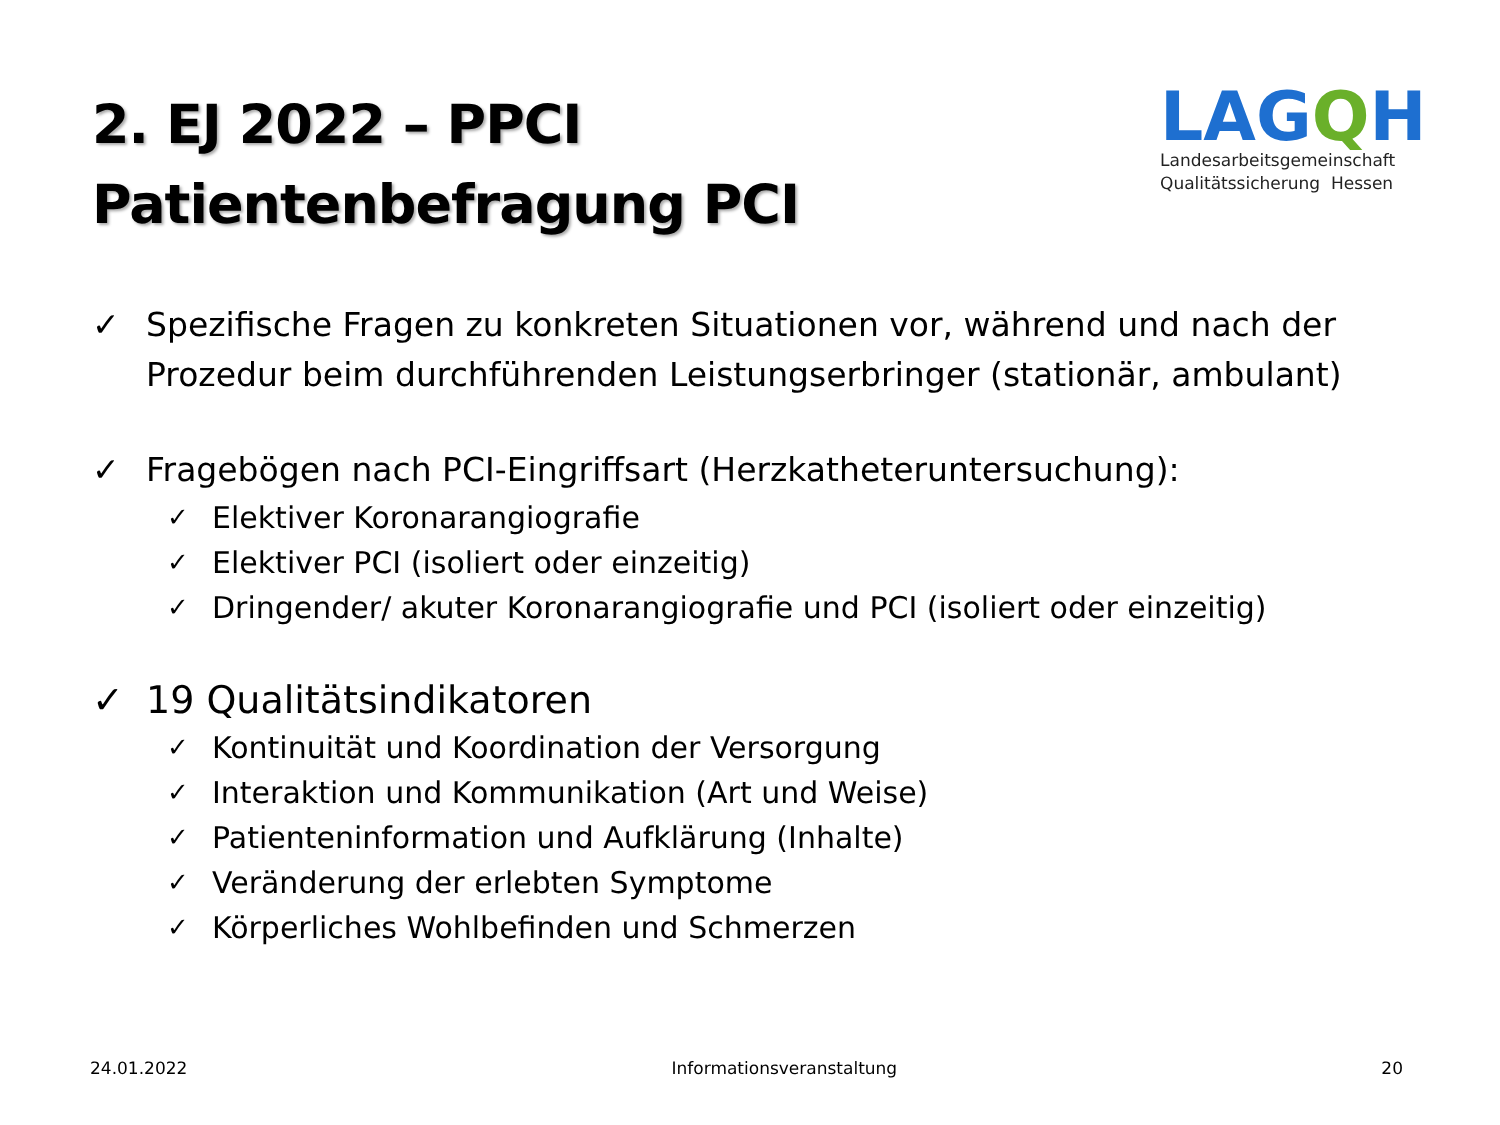2. EJ 2022 – PPCI
Patientenbefragung PCI
LAGQH
Landesarbeitsgemeinschaft
Qualitätssicherung Hessen
✓ Spezifische Fragen zu konkreten Situationen vor, während und nach der Prozedur beim durchführenden Leistungserbringer (stationär, ambulant)
✓ Fragebögen nach PCI-Eingriffsart (Herzkatheteruntersuchung):
✓ Elektiver Koronarangiografie
✓ Elektiver PCI (isoliert oder einzeitig)
✓ Dringender/ akuter Koronarangiografie und PCI (isoliert oder einzeitig)
✓ 19 Qualitätsindikatoren
✓ Kontinuität und Koordination der Versorgung
✓ Interaktion und Kommunikation (Art und Weise)
✓ Patienteninformation und Aufklärung (Inhalte)
✓ Veränderung der erlebten Symptome
✓ Körperliches Wohlbefinden und Schmerzen
24.01.2022 Informationsveranstaltung 20